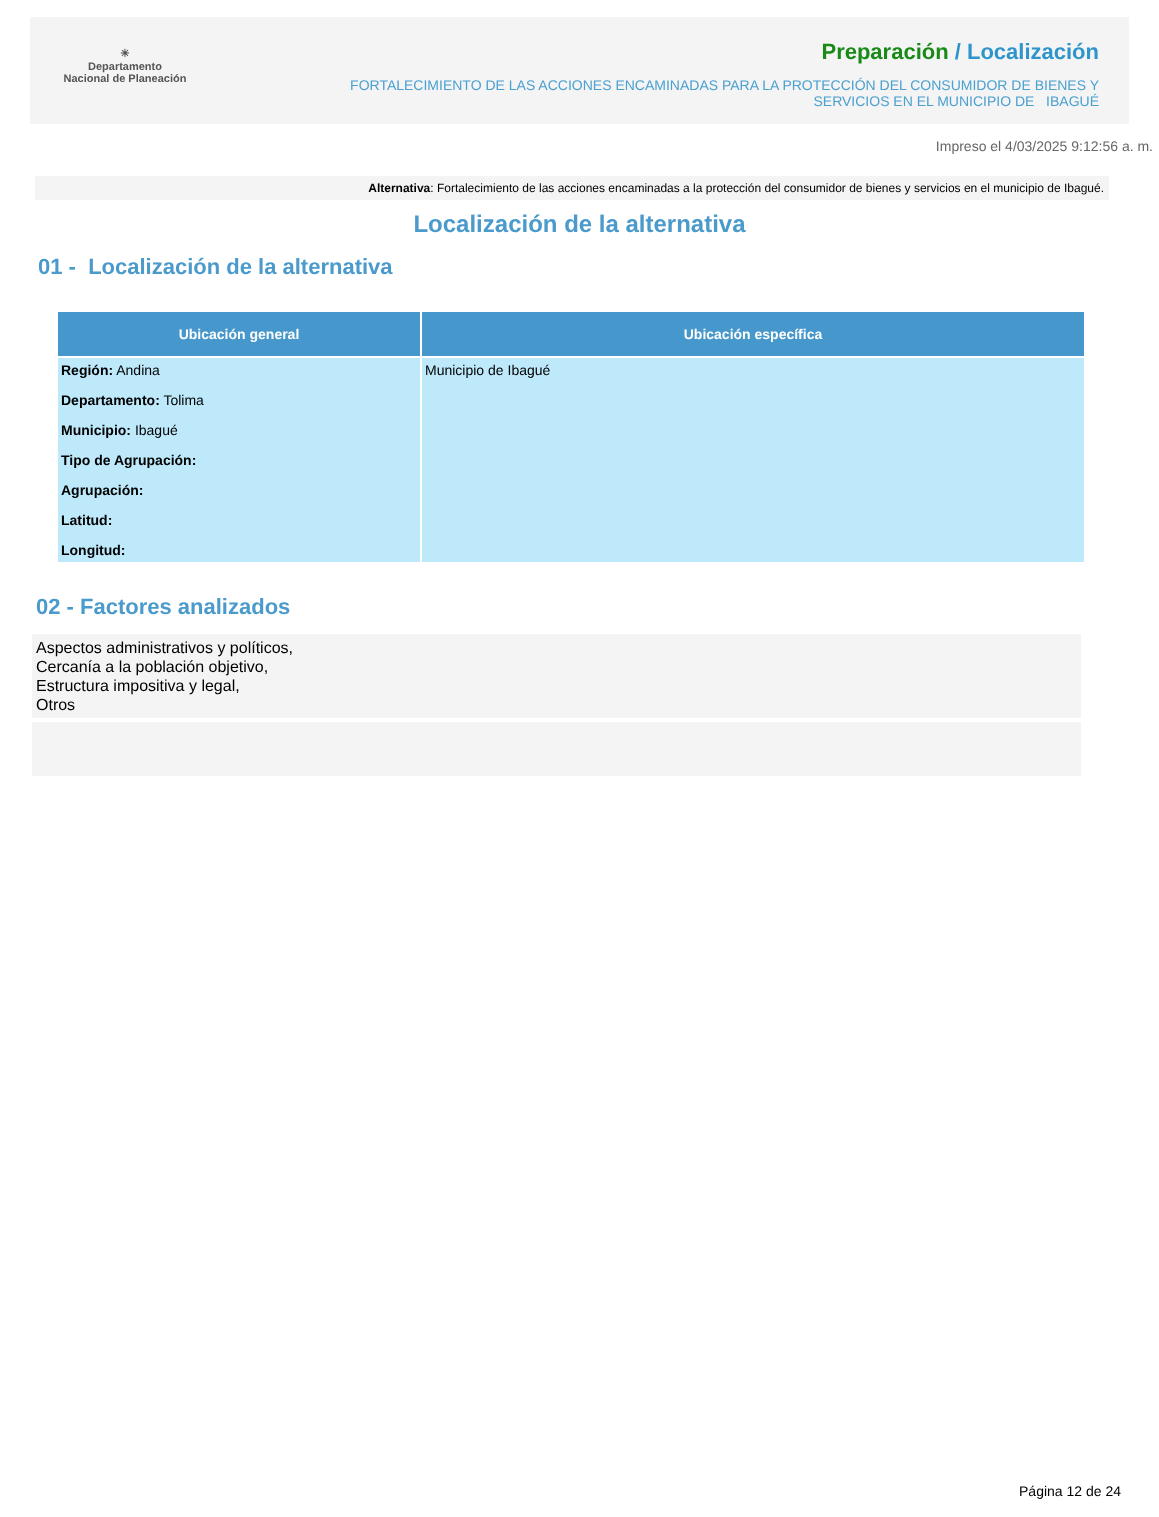☀
Departamento
Nacional de Planeación
Preparación / Localización
FORTALECIMIENTO DE LAS ACCIONES ENCAMINADAS PARA LA PROTECCIÓN DEL CONSUMIDOR DE BIENES Y
SERVICIOS EN EL MUNICIPIO DE IBAGUÉ
Impreso el 4/03/2025 9:12:56 a. m.
Alternativa: Fortalecimiento de las acciones encaminadas a la protección del consumidor de bienes y servicios en el municipio de Ibagué.
Localización de la alternativa
01 - Localización de la alternativa
| Ubicación general | Ubicación específica |
| --- | --- |
| Región: Andina Departamento: Tolima Municipio: Ibagué Tipo de Agrupación: Agrupación: Latitud: Longitud: | Municipio de Ibagué |
02 - Factores analizados
Aspectos administrativos y políticos,
Cercanía a la población objetivo,
Estructura impositiva y legal,
Otros
Página 12 de 24